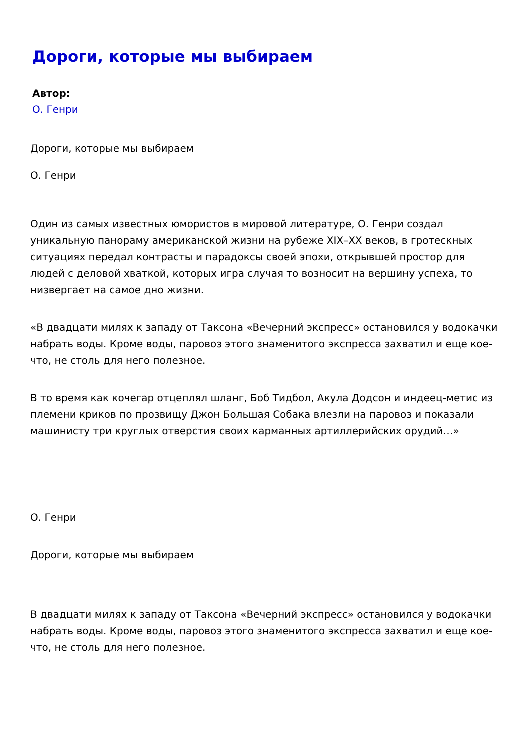Дороги, которые мы выбираем
Автор:
О. Генри
Дороги, которые мы выбираем
О. Генри
Один из самых известных юмористов в мировой литературе, О. Генри создал уникальную панораму американской жизни на рубеже XIX–XX веков, в гротескных ситуациях передал контрасты и парадоксы своей эпохи, открывшей простор для людей с деловой хваткой, которых игра случая то возносит на вершину успеха, то низвергает на самое дно жизни.
«В двадцати милях к западу от Таксона «Вечерний экспресс» остановился у водокачки набрать воды. Кроме воды, паровоз этого знаменитого экспресса захватил и еще кое-что, не столь для него полезное.
В то время как кочегар отцеплял шланг, Боб Тидбол, Акула Додсон и индеец-метис из племени криков по прозвищу Джон Большая Собака влезли на паровоз и показали машинисту три круглых отверстия своих карманных артиллерийских орудий…»
О. Генри
Дороги, которые мы выбираем
В двадцати милях к западу от Таксона «Вечерний экспресс» остановился у водокачки набрать воды. Кроме воды, паровоз этого знаменитого экспресса захватил и еще кое-что, не столь для него полезное.